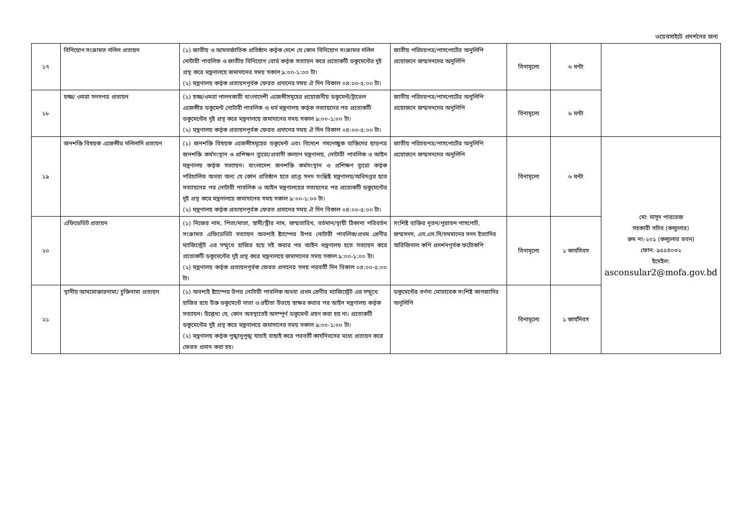ওয়েবসাইটে প্রদর্শনের জন্য
| ১৭ | বিনিয়োগ সংক্রামত দলিল প্রত্যয়ন | (১) জাতীয় ও আমতর্জাতিক প্রতিষ্ঠান কর্তৃক দেশে যে কোন বিনিয়োগ সংক্রামত দলিল নোটারী পাবলিক ও জাতীয় বিনিয়োগ বোর্ড কর্তৃক সত্যায়ন করে প্রত্যেকটি ডকুমেন্টের দুই প্রস্থ করে মন্ত্রনালয়ে জমাদানের সময় সকাল ৯:০০-১:০০ টা। (২) মন্ত্রণালয় কর্তৃক প্রত্যয়নপূর্বক ফেরত প্রদানের সময় ঐ দিন বিকাল ০৪:০০-৫:০০ টা। | জাতীয় পরিচয়পত্র/পাসপোর্টের অনুলিপি প্রয়োজনে জম্মসনদের অনুলিপি | বিনামূল্যে | ৬ ঘন্টা | |
| ১৮ | হজ্জ/ ওমরা সনদপত্র প্রত্যয়ন | (১) হজ্জ/ওমরা পালনকারী বাংলাদেশী এজেন্সীসমূহের প্রয়োজনীয় ডকুমেন্ট/ট্রাভেল এজেন্সীর ডকুমেন্ট নোটারী পাবলিক ও ধর্ম মন্ত্রণালয় কর্তৃক সত্যায়নের পর প্রত্যেকটি ডকুমেন্টের দুই প্রস্থ করে মন্ত্রনালয়ে জমাদানের সময় সকাল ৯:০০-১:০০ টা। (২) মন্ত্রণালয় কর্তৃক প্রত্যয়নপূর্বক ফেরত প্রদানের সময় ঐ দিন বিকাল ০৪:০০-৫:০০ টা। | জাতীয় পরিচয়পত্র/পাসপোর্টের অনুলিপি প্রয়োজনে জম্মসনদের অনুলিপি | বিনামূল্যে | ৬ ঘন্টা | |
| ১৯ | জনশক্তি বিষয়ক এজেন্সীর দলিলাদি প্রত্যয়ন | (১) জনশক্তি বিষয়ক এজেন্সীসমূহের ডকুমেন্ট এবং বিদেশে গমনেচ্ছুক ব্যক্তিদের ছাড়পত্র জনশক্তি কর্মসংস্থান ও প্রশিক্ষণ ব্যুরো/প্রবাসী কল্যাণ মন্ত্রণালয়, নোটারী পাবলিক ও আইন মন্ত্রণালয় কর্তৃক সত্যায়ন। বাংলাদেশ জনশক্তি কর্মসংস্থান ও প্রশিক্ষণ ব্যুরো কর্তৃক পরিচালিত অথবা অন্য যে কোন প্রতিষ্ঠান হতে প্রাপ্ত সনদ সংশ্লিষ্ট মন্ত্রণালয়/অধিদপ্তর হতে সত্যায়নের পর নোটারী পাবলিক ও আইন মন্ত্রণালয়ের সত্যয়নের পর প্রত্যেকটি ডকুমেন্টের দুই প্রস্থ করে মন্ত্রনালয়ে জমাদানের সময় সকাল ৯:০০-১:০০ টা। (২) মন্ত্রণালয় কর্তৃক প্রত্যয়নপূর্বক ফেরত প্রদানের সময় ঐ দিন বিকাল ০৪:০০-৫:০০ টা। | জাতীয় পরিচয়পত্র/পাসপোর্টের অনুলিপি প্রয়োজনে জম্মসনদের অনুলিপি | বিনামূল্যে | ৬ ঘন্টা | মো: মাসুদ পারভেজ সহকারী সচিব (কন্স্যুলার) রুম নং-২০১ (কন্স্যুলার ভবন) ফোন: ৯৫৫৪০৩২ ইমেইল: asconsular2@mofa.gov.bd |
| ২০ | এফিডেভিট প্রত্যয়ন | (১) নিজের নাম, পিতা/মাতা, স্বামী/স্ত্রীর নাম, জম্মতারিখ, বর্তমান/স্থায়ী ঠিকানা পরিবর্তন সংক্রামত এফিডেভিট সত্যায়ন অবশ্যই ষ্ট্যাম্পের উপর নোটারী পাবলিক/প্রথম শ্রেণীর ম্যাজিস্ট্রেট এর সম্মুখে হাজির হয়ে সই করার পর আইন মন্ত্রণালয় হতে সত্যায়ন করে প্রত্যেকটি ডকুমেন্টের দুই প্রস্থ করে মন্ত্রনালয়ে জমাদানের সময় সকাল ৯:০০-১:০০ টা। (২) মন্ত্রণালয় কর্তৃক প্রত্যয়নপূর্বক ফেরত প্রদানের সময় পরবর্তী দিন বিকাল ০৪:০০-৫:০০ টা। | সংশিষ্ট ব্যক্তির নূতন/পুরাতন পাসপোর্ট, জম্মসনদ, এস.এস.সি/সমমানের সনদ ইত্যাদির অরিজিনাল কপি প্রদর্শনপূর্বক ফটোকপি | বিনামূল্যে | ১ কার্যদিবস | |
| ২১ | স্থানীয় আমমোক্তারনামা/ চুক্তিনামা প্রত্যয়ন | (১) অবশ্যই ষ্ট্যাম্পের উপর নোটারী পাবলিক অথবা প্রথম শ্রেণীর ম্যাজিস্ট্রেট এর সম্মুখে হাজির হয়ে উক্ত ডকুমেন্টে দাতা ও গ্রহীতা উভয়ে স্বাক্ষর করার পর আইন মন্ত্রণালয় কর্তৃক সত্যায়ন। উল্লেখ্য যে, কোন অবস্থাতেই অসম্পূর্ণ ডকুমেন্ট গ্রহণ করা হয় না। প্রত্যেকটি ডকুমেন্টের দুই প্রস্থ করে মন্ত্রনালয়ে জমাদানের সময় সকাল ৯:০০-১:০০ টা। (২) মন্ত্রণালয় কর্তৃক পুঙ্খানুপুঙ্খ যাচাই বাছাই করে পরবর্তী কার্যদিবসের মধ্যে প্রত্যয়ন করে ফেরত প্রদান করা হয়। | ডকুমেন্টের বর্ণনা মোতাবেক সংশিষ্ট কাগজাদির অনুলিপি | বিনামূল্যে | ১ কার্যদিবস | |